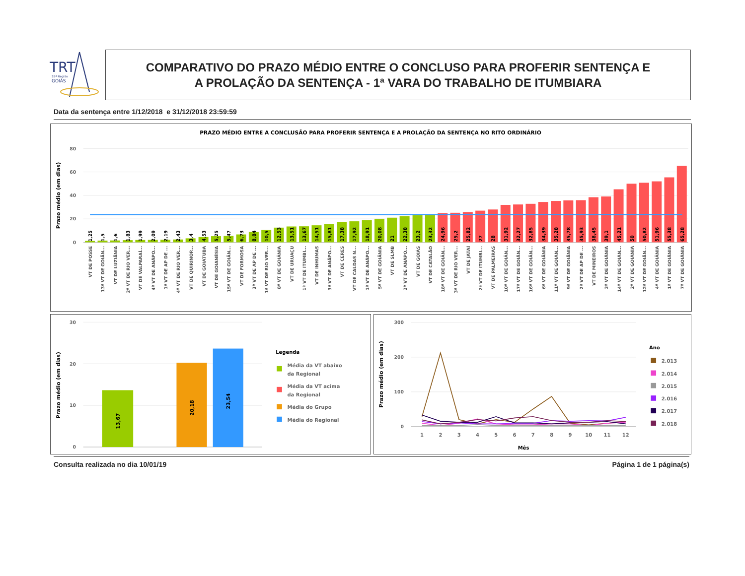TRT
18ª Região
GOIÁS
COMPARATIVO DO PRAZO MÉDIO ENTRE O CONCLUSO PARA PROFERIR SENTENÇA E
A PROLAÇÃO DA SENTENÇA - 1ª VARA DO TRABALHO DE ITUMBIARA
Data da sentença entre 1/12/2018 e 31/12/2018 23:59:59
PRAZO MÉDIO ENTRE A CONCLUSÃO PARA PROFERIR SENTENÇA E A PROLAÇÃO DA SENTENÇA NO RITO ORDINÁRIO
80
60
40
20
0
Prazo médio (em dias)
1,25
1,5
1,6
1,83
1,99
2,09
2,19
2,43
3,4
4,53
5,25
5,47
6,73
8,84
10,5
12,53
13,51
13,67
14,51
15,81
17,38
17,92
18,91
20,08
21
22,38
23,2
23,32
24,96
25,2
25,82
27
28
31,92
32,27
32,85
34,39
35,28
35,78
35,93
38,45
39,1
45,21
50
50,82
51,96
55,38
65,28
VT DE POSSE
13ª VT DE GOIÂN...
VT DE LUZIÂNIA
2ª VT DE RIO VER...
VT DE VALPARAÍ...
4ª VT DE ANÁPO...
1ª VT DE AP DE ...
4ª VT DE RIO VER...
VT DE QUIRINÓP...
VT DE GOIATUBA
VT DE GOIANÉSIA
15ª VT DE GOIÂN...
VT DE FORMOSA
3ª VT DE AP DE ...
1ª VT DE RIO VER...
8ª VT DE GOIÂNIA
VT DE URUAÇU
1ª VT DE ITUMBI...
VT DE INHUMAS
3ª VT DE ANÁPO...
VT DE CERES
VT DE CALDAS N...
1ª VT DE ANÁPO...
5ª VT DE GOIÂNIA
VT DE SLMB
2ª VT DE ANÁPO...
VT DE GOIÁS
VT DE CATALÃO
18ª VT DE GOIÂN...
3ª VT DE RIO VER...
VT DE JATAÍ
2ª VT DE ITUMBI...
VT DE PALMEIRAS
10ª VT DE GOIÂN...
17ª VT DE GOIÂN...
16ª VT DE GOIÂN...
6ª VT DE GOIÂNIA
11ª VT DE GOIÂN...
9ª VT DE GOIÂNIA
2ª VT DE AP DE ...
VT DE MINEIROS
3ª VT DE GOIÂNIA
14ª VT DE GOIÂN...
2ª VT DE GOIÂNIA
12ª VT DE GOIÂN...
4ª VT DE GOIÂNIA
1ª VT DE GOIÂNIA
7ª VT DE GOIÂNIA
30
20
10
0
Prazo médio (em dias)
13,67
20,18
23,54
Legenda
Média da VT abaixo
da Regional
Média da VT acima
da Regional
Média do Grupo
Média do Regional
300
200
100
0
Prazo médio (em dias)
1
2
3
4
5
6
7
8
9
10
11
12
Mês
Ano
2.013
2.014
2.015
2.016
2.017
2.018
Consulta realizada no dia 10/01/19 Página 1 de 1 página(s)